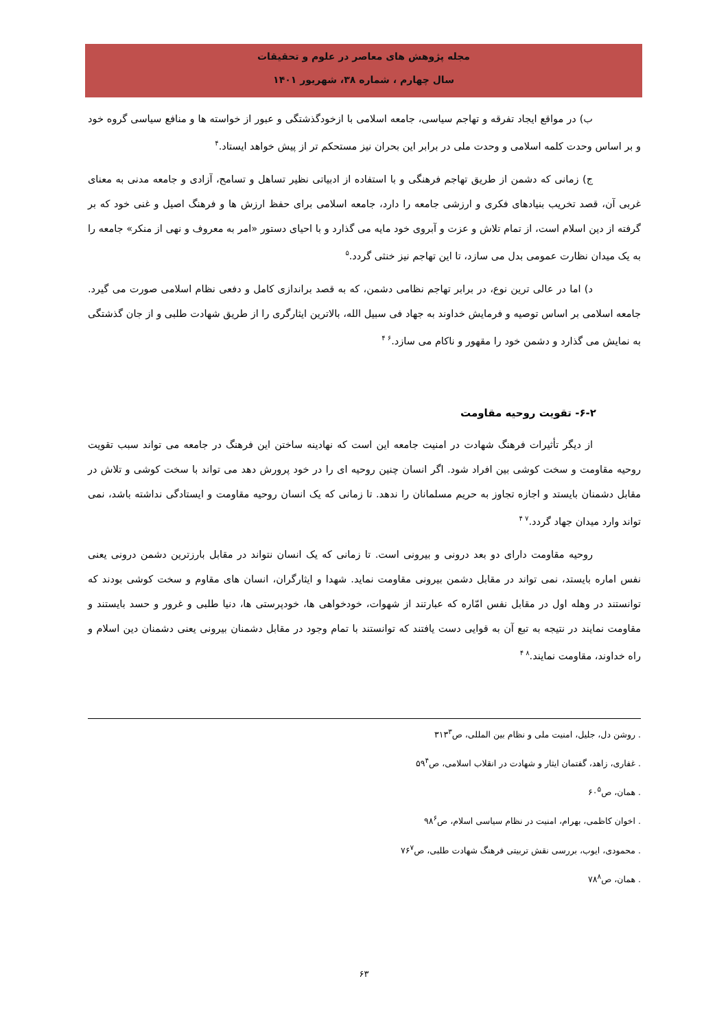مجله پژوهش های معاصر در علوم و تحقیقات
سال چهارم ، شماره ۳۸، شهریور ۱۴۰۱
ب) در مواقع ایجاد تفرقه و تهاجم سیاسی، جامعه اسلامی با ازخودگذشتگی و عبور از خواسته ها و منافع سیاسی گروه خود و بر اساس وحدت کلمه اسلامی و وحدت ملی در برابر این بحران نیز مستحکم تر از پیش خواهد ایستاد.۴
ج) زمانی که دشمن از طریق تهاجم فرهنگی و با استفاده از ادبیاتی نظیر تساهل و تسامح، آزادی و جامعه مدنی به معنای غربی آن، قصد تخریب بنیادهای فکری و ارزشی جامعه را دارد، جامعه اسلامی برای حفظ ارزش ها و فرهنگ اصیل و غنی خود که بر گرفته از دین اسلام است، از تمام تلاش و عزت و آبروی خود مایه می گذارد و با احیای دستور «امر به معروف و نهی از منکر» جامعه را به یک میدان نظارت عمومی بدل می سازد، تا این تهاجم نیز خنثی گردد.۵
د) اما در عالی ترین نوع، در برابر تهاجم نظامی دشمن، که به قصد براندازی کامل و دفعی نظام اسلامی صورت می گیرد. جامعه اسلامی بر اساس توصیه و فرمایش خداوند به جهاد فی سبیل الله، بالاترین ایثارگری را از طریق شهادت طلبی و از جان گذشتگی به نمایش می گذارد و دشمن خود را مقهور و ناکام می سازد.۶ ۴
۶-۲- تقویت روحیه مقاومت
از دیگر تأثیرات فرهنگ شهادت در امنیت جامعه این است که نهادینه ساختن این فرهنگ در جامعه می تواند سبب تقویت روحیه مقاومت و سخت کوشی بین افراد شود. اگر انسان چنین روحیه ای را در خود پرورش دهد می تواند با سخت کوشی و تلاش در مقابل دشمنان بایستد و اجازه تجاوز به حریم مسلمانان را ندهد. تا زمانی که یک انسان روحیه مقاومت و ایستادگی نداشته باشد، نمی تواند وارد میدان جهاد گردد.۷ ۴
روحیه مقاومت دارای دو بعد درونی و بیرونی است. تا زمانی که یک انسان نتواند در مقابل بارزترین دشمن درونی یعنی نفس اماره بایستد، نمی تواند در مقابل دشمن بیرونی مقاومت نماید. شهدا و ایثارگران، انسان های مقاوم و سخت کوشی بودند که توانستند در وهله اول در مقابل نفس امّاره که عبارتند از شهوات، خودخواهی ها، خودپرستی ها، دنیا طلبی و غرور و حسد بایستند و مقاومت نمایند در نتیجه به تبع آن به قوایی دست یافتند که توانستند با تمام وجود در مقابل دشمنان بیرونی یعنی دشمنان دین اسلام و راه خداوند، مقاومت نمایند.۸ ۴
. روشن دل، جلیل، امنیت ملی و نظام بین المللی، ص۳۱۳<sup>۳</sup>
. غفاری، زاهد، گفتمان ایثار و شهادت در انقلاب اسلامی، ص۵۹<sup>۴</sup>
. همان، ص۶۰<sup>۵</sup>
. اخوان کاظمی، بهرام، امنیت در نظام سیاسی اسلام، ص۹۸<sup>۶</sup>
. محمودی، ایوب، بررسی نقش تربیتی فرهنگ شهادت طلبی، ص۷۶<sup>۷</sup>
. همان، ص۷۸<sup>۸</sup>
۶۳